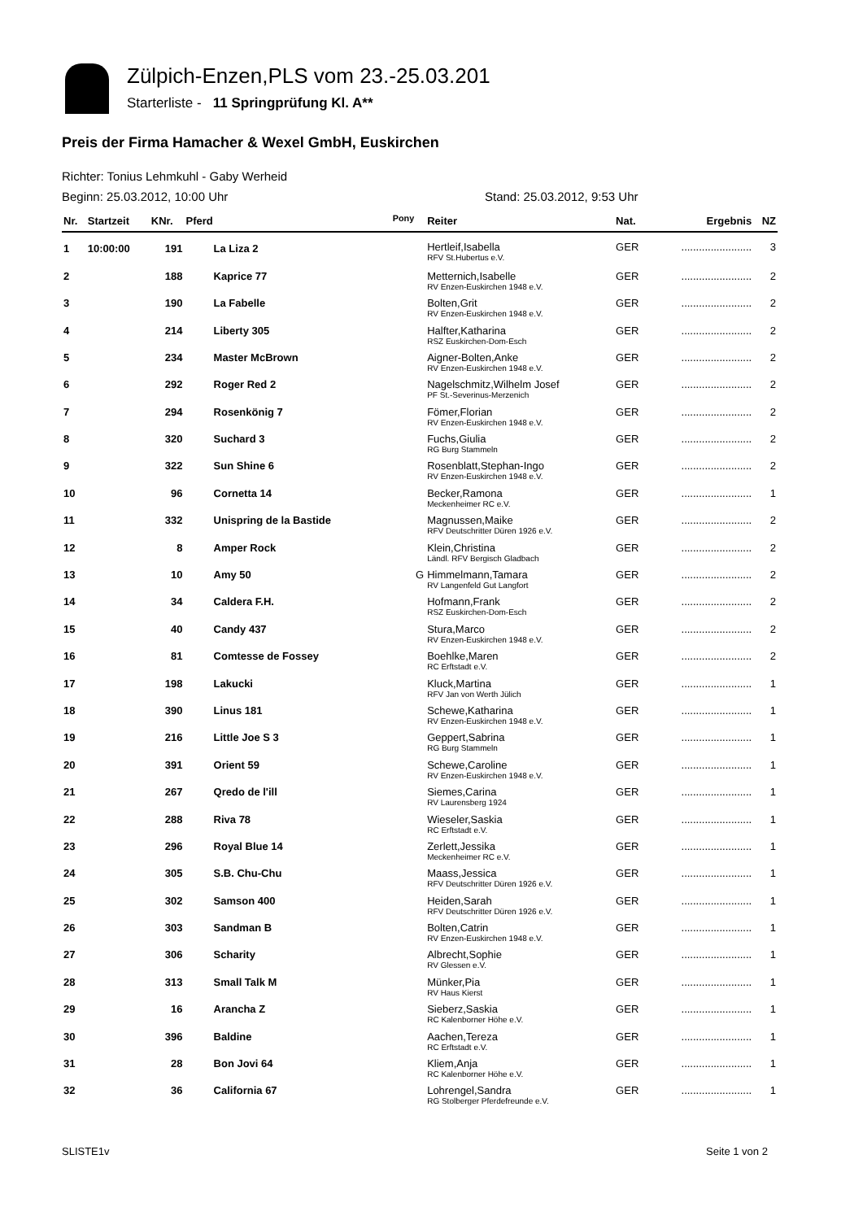Zülpich-Enzen,PLS vom 23.-25.03.201
Starterliste - 11 Springprüfung Kl. A**
Preis der Firma Hamacher & Wexel GmbH, Euskirchen
Richter: Tonius Lehmkuhl - Gaby Werheid
Beginn: 25.03.2012, 10:00 Uhr Stand: 25.03.2012, 9:53 Uhr
| Nr. | Startzeit | KNr. | Pferd | <sup>Pony</sup> | Reiter | Nat. | Ergebnis | NZ |
| --- | --- | --- | --- | --- | --- | --- | --- | --- |
| 1 | 10:00:00 | 191 | La Liza 2 | | Hertleif,Isabella RFV St.Hubertus e.V. | GER | ........................ | 3 |
| 2 | | 188 | Kaprice 77 | | Metternich,Isabelle RV Enzen-Euskirchen 1948 e.V. | GER | ........................ | 2 |
| 3 | | 190 | La Fabelle | | Bolten,Grit RV Enzen-Euskirchen 1948 e.V. | GER | ........................ | 2 |
| 4 | | 214 | Liberty 305 | | Halfter,Katharina RSZ Euskirchen-Dom-Esch | GER | ........................ | 2 |
| 5 | | 234 | Master McBrown | | Aigner-Bolten,Anke RV Enzen-Euskirchen 1948 e.V. | GER | ........................ | 2 |
| 6 | | 292 | Roger Red 2 | | Nagelschmitz,Wilhelm Josef PF St.-Severinus-Merzenich | GER | ........................ | 2 |
| 7 | | 294 | Rosenkönig 7 | | Fömer,Florian RV Enzen-Euskirchen 1948 e.V. | GER | ........................ | 2 |
| 8 | | 320 | Suchard 3 | | Fuchs,Giulia RG Burg Stammeln | GER | ........................ | 2 |
| 9 | | 322 | Sun Shine 6 | | Rosenblatt,Stephan-Ingo RV Enzen-Euskirchen 1948 e.V. | GER | ........................ | 2 |
| 10 | | 96 | Cornetta 14 | | Becker,Ramona Meckenheimer RC e.V. | GER | ........................ | 1 |
| 11 | | 332 | Unispring de la Bastide | | Magnussen,Maike RFV Deutschritter Düren 1926 e.V. | GER | ........................ | 2 |
| 12 | | 8 | Amper Rock | | Klein,Christina Ländl. RFV Bergisch Gladbach | GER | ........................ | 2 |
| 13 | | 10 | Amy 50 | G | Himmelmann,Tamara RV Langenfeld Gut Langfort | GER | ........................ | 2 |
| 14 | | 34 | Caldera F.H. | | Hofmann,Frank RSZ Euskirchen-Dom-Esch | GER | ........................ | 2 |
| 15 | | 40 | Candy 437 | | Stura,Marco RV Enzen-Euskirchen 1948 e.V. | GER | ........................ | 2 |
| 16 | | 81 | Comtesse de Fossey | | Boehlke,Maren RC Erftstadt e.V. | GER | ........................ | 2 |
| 17 | | 198 | Lakucki | | Kluck,Martina RFV Jan von Werth Jülich | GER | ........................ | 1 |
| 18 | | 390 | Linus 181 | | Schewe,Katharina RV Enzen-Euskirchen 1948 e.V. | GER | ........................ | 1 |
| 19 | | 216 | Little Joe S 3 | | Geppert,Sabrina RG Burg Stammeln | GER | ........................ | 1 |
| 20 | | 391 | Orient 59 | | Schewe,Caroline RV Enzen-Euskirchen 1948 e.V. | GER | ........................ | 1 |
| 21 | | 267 | Qredo de l'ill | | Siemes,Carina RV Laurensberg 1924 | GER | ........................ | 1 |
| 22 | | 288 | Riva 78 | | Wieseler,Saskia RC Erftstadt e.V. | GER | ........................ | 1 |
| 23 | | 296 | Royal Blue 14 | | Zerlett,Jessika Meckenheimer RC e.V. | GER | ........................ | 1 |
| 24 | | 305 | S.B. Chu-Chu | | Maass,Jessica RFV Deutschritter Düren 1926 e.V. | GER | ........................ | 1 |
| 25 | | 302 | Samson 400 | | Heiden,Sarah RFV Deutschritter Düren 1926 e.V. | GER | ........................ | 1 |
| 26 | | 303 | Sandman B | | Bolten,Catrin RV Enzen-Euskirchen 1948 e.V. | GER | ........................ | 1 |
| 27 | | 306 | Scharity | | Albrecht,Sophie RV Glessen e.V. | GER | ........................ | 1 |
| 28 | | 313 | Small Talk M | | Münker,Pia RV Haus Kierst | GER | ........................ | 1 |
| 29 | | 16 | Arancha Z | | Sieberz,Saskia RC Kalenborner Höhe e.V. | GER | ........................ | 1 |
| 30 | | 396 | Baldine | | Aachen,Tereza RC Erftstadt e.V. | GER | ........................ | 1 |
| 31 | | 28 | Bon Jovi 64 | | Kliem,Anja RC Kalenborner Höhe e.V. | GER | ........................ | 1 |
| 32 | | 36 | California 67 | | Lohrengel,Sandra RG Stolberger Pferdefreunde e.V. | GER | ........................ | 1 |
SLISTE1v Seite 1 von 2